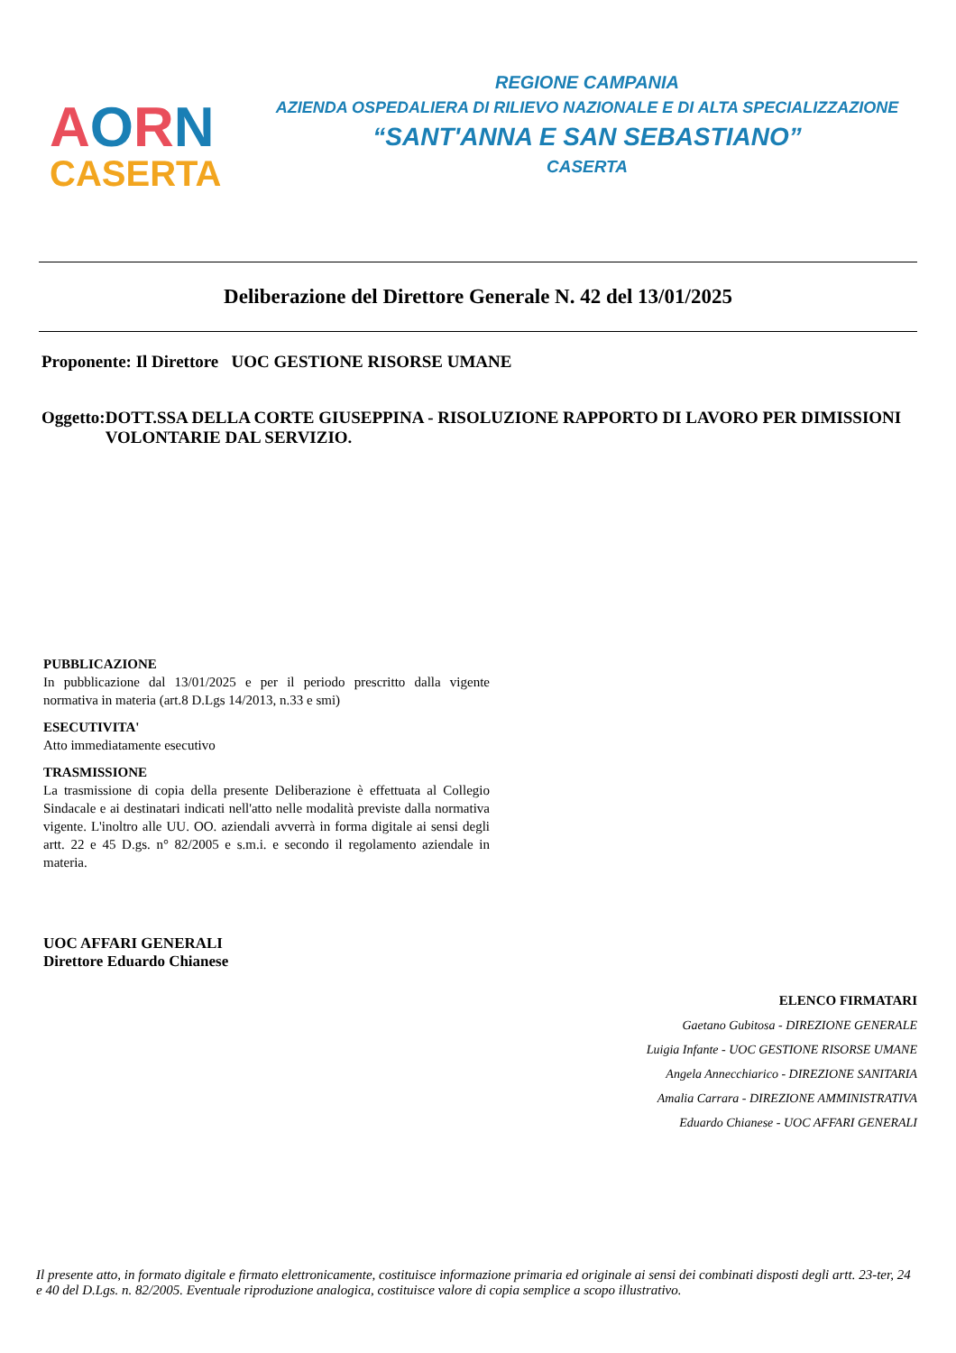AORN
CASERTA
REGIONE CAMPANIA
AZIENDA OSPEDALIERA DI RILIEVO NAZIONALE E DI ALTA SPECIALIZZAZIONE
“SANT'ANNA E SAN SEBASTIANO”
CASERTA
Deliberazione del Direttore Generale N. 42 del 13/01/2025
Proponente: Il Direttore UOC GESTIONE RISORSE UMANE
Oggetto:
DOTT.SSA DELLA CORTE GIUSEPPINA - RISOLUZIONE RAPPORTO DI LAVORO PER DIMISSIONI VOLONTARIE DAL SERVIZIO.
PUBBLICAZIONE
In pubblicazione dal 13/01/2025 e per il periodo prescritto dalla vigente normativa in materia (art.8 D.Lgs 14/2013, n.33 e smi)
ESECUTIVITA'
Atto immediatamente esecutivo
TRASMISSIONE
La trasmissione di copia della presente Deliberazione è effettuata al Collegio Sindacale e ai destinatari indicati nell'atto nelle modalità previste dalla normativa vigente. L'inoltro alle UU. OO. aziendali avverrà in forma digitale ai sensi degli artt. 22 e 45 D.gs. n° 82/2005 e s.m.i. e secondo il regolamento aziendale in materia.
UOC AFFARI GENERALI
Direttore Eduardo Chianese
ELENCO FIRMATARI
Gaetano Gubitosa - DIREZIONE GENERALE
Luigia Infante - UOC GESTIONE RISORSE UMANE
Angela Annecchiarico - DIREZIONE SANITARIA
Amalia Carrara - DIREZIONE AMMINISTRATIVA
Eduardo Chianese - UOC AFFARI GENERALI
Il presente atto, in formato digitale e firmato elettronicamente, costituisce informazione primaria ed originale ai sensi dei combinati disposti degli artt. 23-ter, 24 e 40 del D.Lgs. n. 82/2005. Eventuale riproduzione analogica, costituisce valore di copia semplice a scopo illustrativo.